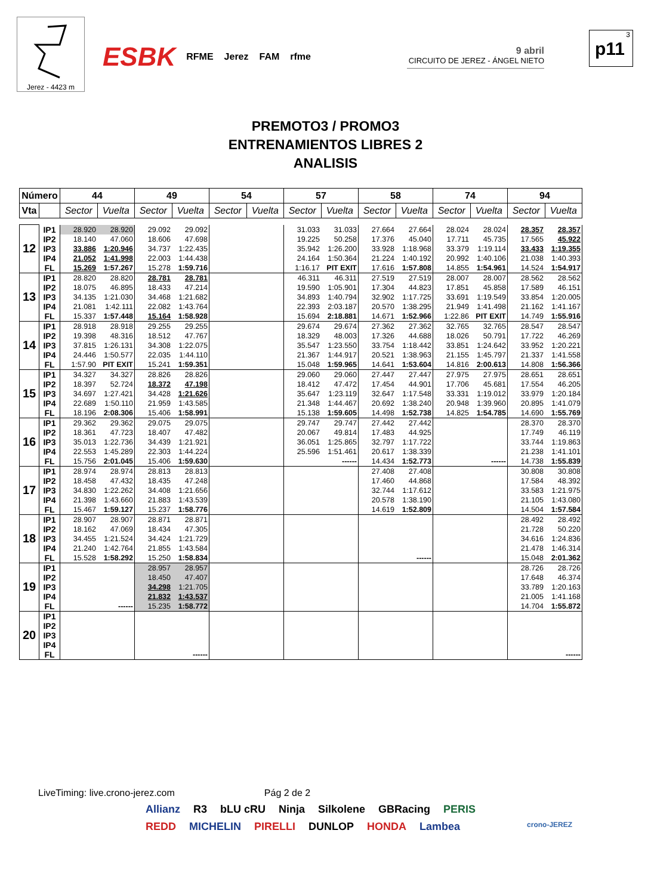Jerez - 4423 m
ESBK RFME Jerez FAM rfme
9 abril
CIRCUITO DE JEREZ - ÁNGEL NIETO
3
p11
PREMOTO3 / PROMO3
ENTRENAMIENTOS LIBRES 2
ANALISIS
| Número | | 44 | | 49 | | 54 | | 57 | | 58 | | 74 | | 94 | |
| --- | --- | --- | --- | --- | --- | --- | --- | --- | --- | --- | --- | --- | --- | --- | --- |
| Vta | | Sector | Vuelta | Sector | Vuelta | Sector | Vuelta | Sector | Vuelta | Sector | Vuelta | Sector | Vuelta | Sector | Vuelta |
| 12 | IP1 | 28.920 | 28.920 | 29.092 | 29.092 | | | 31.033 | 31.033 | 27.664 | 27.664 | 28.024 | 28.024 | 28.357 | 28.357 |
| | IP2 | 18.140 | 47.060 | 18.606 | 47.698 | | | 19.225 | 50.258 | 17.376 | 45.040 | 17.711 | 45.735 | 17.565 | 45.922 |
| | IP3 | 33.886 | 1:20.946 | 34.737 | 1:22.435 | | | 35.942 | 1:26.200 | 33.928 | 1:18.968 | 33.379 | 1:19.114 | 33.433 | 1:19.355 |
| | IP4 | 21.052 | 1:41.998 | 22.003 | 1:44.438 | | | 24.164 | 1:50.364 | 21.224 | 1:40.192 | 20.992 | 1:40.106 | 21.038 | 1:40.393 |
| | FL | 15.269 | 1:57.267 | 15.278 | 1:59.716 | | | 1:16.17 | PIT EXIT | 17.616 | 1:57.808 | 14.855 | 1:54.961 | 14.524 | 1:54.917 |
| 13 | IP1 | 28.820 | 28.820 | 28.781 | 28.781 | | | 46.311 | 46.311 | 27.519 | 27.519 | 28.007 | 28.007 | 28.562 | 28.562 |
| | IP2 | 18.075 | 46.895 | 18.433 | 47.214 | | | 19.590 | 1:05.901 | 17.304 | 44.823 | 17.851 | 45.858 | 17.589 | 46.151 |
| | IP3 | 34.135 | 1:21.030 | 34.468 | 1:21.682 | | | 34.893 | 1:40.794 | 32.902 | 1:17.725 | 33.691 | 1:19.549 | 33.854 | 1:20.005 |
| | IP4 | 21.081 | 1:42.111 | 22.082 | 1:43.764 | | | 22.393 | 2:03.187 | 20.570 | 1:38.295 | 21.949 | 1:41.498 | 21.162 | 1:41.167 |
| | FL | 15.337 | 1:57.448 | 15.164 | 1:58.928 | | | 15.694 | 2:18.881 | 14.671 | 1:52.966 | 1:22.86 | PIT EXIT | 14.749 | 1:55.916 |
| 14 | IP1 | 28.918 | 28.918 | 29.255 | 29.255 | | | 29.674 | 29.674 | 27.362 | 27.362 | 32.765 | 32.765 | 28.547 | 28.547 |
| | IP2 | 19.398 | 48.316 | 18.512 | 47.767 | | | 18.329 | 48.003 | 17.326 | 44.688 | 18.026 | 50.791 | 17.722 | 46.269 |
| | IP3 | 37.815 | 1:26.131 | 34.308 | 1:22.075 | | | 35.547 | 1:23.550 | 33.754 | 1:18.442 | 33.851 | 1:24.642 | 33.952 | 1:20.221 |
| | IP4 | 24.446 | 1:50.577 | 22.035 | 1:44.110 | | | 21.367 | 1:44.917 | 20.521 | 1:38.963 | 21.155 | 1:45.797 | 21.337 | 1:41.558 |
| | FL | 1:57.90 | PIT EXIT | 15.241 | 1:59.351 | | | 15.048 | 1:59.965 | 14.641 | 1:53.604 | 14.816 | 2:00.613 | 14.808 | 1:56.366 |
| 15 | IP1 | 34.327 | 34.327 | 28.826 | 28.826 | | | 29.060 | 29.060 | 27.447 | 27.447 | 27.975 | 27.975 | 28.651 | 28.651 |
| | IP2 | 18.397 | 52.724 | 18.372 | 47.198 | | | 18.412 | 47.472 | 17.454 | 44.901 | 17.706 | 45.681 | 17.554 | 46.205 |
| | IP3 | 34.697 | 1:27.421 | 34.428 | 1:21.626 | | | 35.647 | 1:23.119 | 32.647 | 1:17.548 | 33.331 | 1:19.012 | 33.979 | 1:20.184 |
| | IP4 | 22.689 | 1:50.110 | 21.959 | 1:43.585 | | | 21.348 | 1:44.467 | 20.692 | 1:38.240 | 20.948 | 1:39.960 | 20.895 | 1:41.079 |
| | FL | 18.196 | 2:08.306 | 15.406 | 1:58.991 | | | 15.138 | 1:59.605 | 14.498 | 1:52.738 | 14.825 | 1:54.785 | 14.690 | 1:55.769 |
| 16 | IP1 | 29.362 | 29.362 | 29.075 | 29.075 | | | 29.747 | 29.747 | 27.442 | 27.442 | | | 28.370 | 28.370 |
| | IP2 | 18.361 | 47.723 | 18.407 | 47.482 | | | 20.067 | 49.814 | 17.483 | 44.925 | | | 17.749 | 46.119 |
| | IP3 | 35.013 | 1:22.736 | 34.439 | 1:21.921 | | | 36.051 | 1:25.865 | 32.797 | 1:17.722 | | | 33.744 | 1:19.863 |
| | IP4 | 22.553 | 1:45.289 | 22.303 | 1:44.224 | | | 25.596 | 1:51.461 | 20.617 | 1:38.339 | | | 21.238 | 1:41.101 |
| | FL | 15.756 | 2:01.045 | 15.406 | 1:59.630 | | | | ------ | 14.434 | 1:52.773 | | ------ | 14.738 | 1:55.839 |
| 17 | IP1 | 28.974 | 28.974 | 28.813 | 28.813 | | | | | 27.408 | 27.408 | | | 30.808 | 30.808 |
| | IP2 | 18.458 | 47.432 | 18.435 | 47.248 | | | | | 17.460 | 44.868 | | | 17.584 | 48.392 |
| | IP3 | 34.830 | 1:22.262 | 34.408 | 1:21.656 | | | | | 32.744 | 1:17.612 | | | 33.583 | 1:21.975 |
| | IP4 | 21.398 | 1:43.660 | 21.883 | 1:43.539 | | | | | 20.578 | 1:38.190 | | | 21.105 | 1:43.080 |
| | FL | 15.467 | 1:59.127 | 15.237 | 1:58.776 | | | | | 14.619 | 1:52.809 | | | 14.504 | 1:57.584 |
| 18 | IP1 | 28.907 | 28.907 | 28.871 | 28.871 | | | | | | | | | 28.492 | 28.492 |
| | IP2 | 18.162 | 47.069 | 18.434 | 47.305 | | | | | | | | | 21.728 | 50.220 |
| | IP3 | 34.455 | 1:21.524 | 34.424 | 1:21.729 | | | | | | | | | 34.616 | 1:24.836 |
| | IP4 | 21.240 | 1:42.764 | 21.855 | 1:43.584 | | | | | | | | | 21.478 | 1:46.314 |
| | FL | 15.528 | 1:58.292 | 15.250 | 1:58.834 | | | | | | ------ | | | 15.048 | 2:01.362 |
| 19 | IP1 | | | 28.957 | 28.957 | | | | | | | | | 28.726 | 28.726 |
| | IP2 | | | 18.450 | 47.407 | | | | | | | | | 17.648 | 46.374 |
| | IP3 | | | 34.298 | 1:21.705 | | | | | | | | | 33.789 | 1:20.163 |
| | IP4 | | | 21.832 | 1:43.537 | | | | | | | | | 21.005 | 1:41.168 |
| | FL | | ------ | 15.235 | 1:58.772 | | | | | | | | | 14.704 | 1:55.872 |
| 20 | IP1 | | | | | | | | | | | | | | |
| | IP2 | | | | | | | | | | | | | | |
| | IP3 | | | | | | | | | | | | | | |
| | IP4 | | | | | | | | | | | | | | |
| | FL | | | | ------ | | | | | | | | | | ------ |
LiveTiming: live.crono-jerez.com Pág 2 de 2
Allianz R3 bLU cRU Ninja Silkolene GBRacing PERIS
REDD MICHELIN PIRELLI DUNLOP HONDA Lambea crono-JEREZ